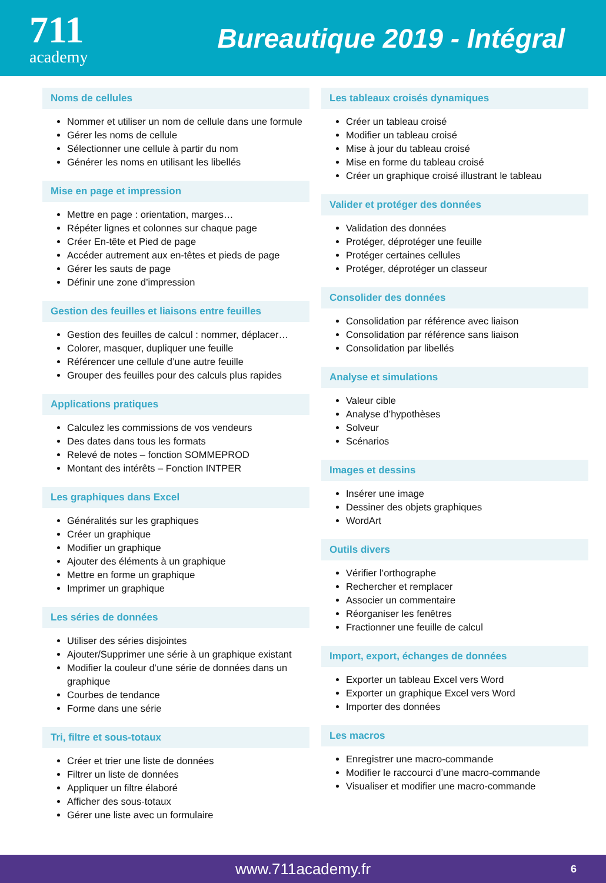711
academy
Bureautique 2019 - Intégral
Noms de cellules
Nommer et utiliser un nom de cellule dans une formule
Gérer les noms de cellule
Sélectionner une cellule à partir du nom
Générer les noms en utilisant les libellés
Mise en page et impression
Mettre en page : orientation, marges…
Répéter lignes et colonnes sur chaque page
Créer En-tête et Pied de page
Accéder autrement aux en-têtes et pieds de page
Gérer les sauts de page
Définir une zone d’impression
Gestion des feuilles et liaisons entre feuilles
Gestion des feuilles de calcul : nommer, déplacer…
Colorer, masquer, dupliquer une feuille
Référencer une cellule d’une autre feuille
Grouper des feuilles pour des calculs plus rapides
Applications pratiques
Calculez les commissions de vos vendeurs
Des dates dans tous les formats
Relevé de notes – fonction SOMMEPROD
Montant des intérêts – Fonction INTPER
Les graphiques dans Excel
Généralités sur les graphiques
Créer un graphique
Modifier un graphique
Ajouter des éléments à un graphique
Mettre en forme un graphique
Imprimer un graphique
Les séries de données
Utiliser des séries disjointes
Ajouter/Supprimer une série à un graphique existant
Modifier la couleur d’une série de données dans un graphique
Courbes de tendance
Forme dans une série
Tri, filtre et sous-totaux
Créer et trier une liste de données
Filtrer un liste de données
Appliquer un filtre élaboré
Afficher des sous-totaux
Gérer une liste avec un formulaire
Les tableaux croisés dynamiques
Créer un tableau croisé
Modifier un tableau croisé
Mise à jour du tableau croisé
Mise en forme du tableau croisé
Créer un graphique croisé illustrant le tableau
Valider et protéger des données
Validation des données
Protéger, déprotéger une feuille
Protéger certaines cellules
Protéger, déprotéger un classeur
Consolider des données
Consolidation par référence avec liaison
Consolidation par référence sans liaison
Consolidation par libellés
Analyse et simulations
Valeur cible
Analyse d’hypothèses
Solveur
Scénarios
Images et dessins
Insérer une image
Dessiner des objets graphiques
WordArt
Outils divers
Vérifier l’orthographe
Rechercher et remplacer
Associer un commentaire
Réorganiser les fenêtres
Fractionner une feuille de calcul
Import, export, échanges de données
Exporter un tableau Excel vers Word
Exporter un graphique Excel vers Word
Importer des données
Les macros
Enregistrer une macro-commande
Modifier le raccourci d’une macro-commande
Visualiser et modifier une macro-commande
www.711academy.fr 6